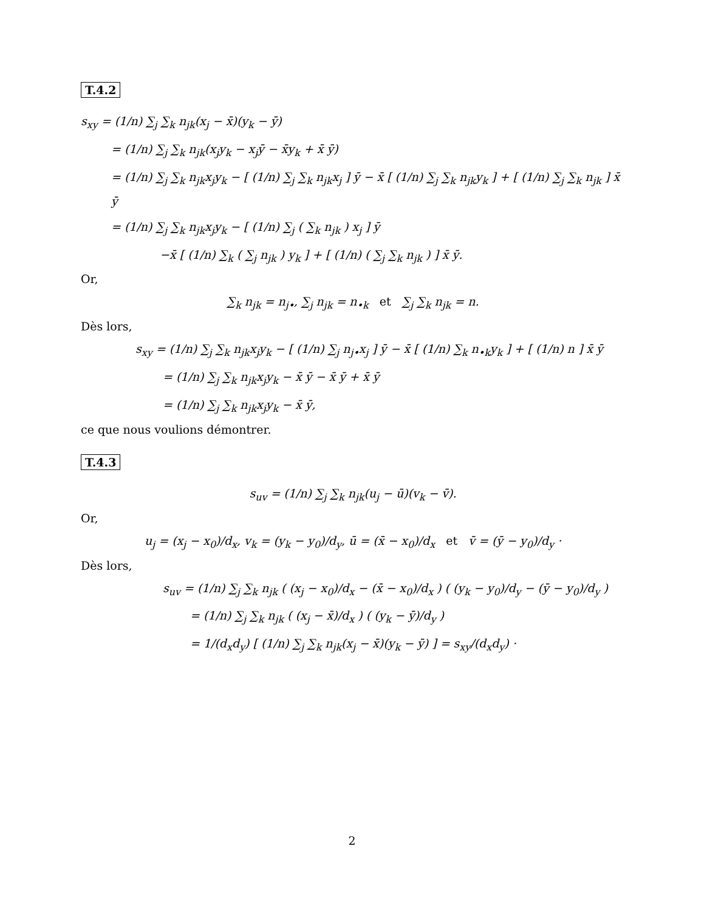T.4.2
s<sub>xy</sub> = (1/n) ∑<sub>j</sub> ∑<sub>k</sub> n<sub>jk</sub>(x<sub>j</sub> − x̄)(y<sub>k</sub> − ȳ)
= (1/n) ∑<sub>j</sub> ∑<sub>k</sub> n<sub>jk</sub>(x<sub>j</sub>y<sub>k</sub> − x<sub>j</sub>ȳ − x̄y<sub>k</sub> + x̄ ȳ)
= (1/n) ∑<sub>j</sub> ∑<sub>k</sub> n<sub>jk</sub>x<sub>j</sub>y<sub>k</sub> − [ (1/n) ∑<sub>j</sub> ∑<sub>k</sub> n<sub>jk</sub>x<sub>j</sub> ] ȳ − x̄ [ (1/n) ∑<sub>j</sub> ∑<sub>k</sub> n<sub>jk</sub>y<sub>k</sub> ] + [ (1/n) ∑<sub>j</sub> ∑<sub>k</sub> n<sub>jk</sub> ] x̄ ȳ
= (1/n) ∑<sub>j</sub> ∑<sub>k</sub> n<sub>jk</sub>x<sub>j</sub>y<sub>k</sub> − [ (1/n) ∑<sub>j</sub> ( ∑<sub>k</sub> n<sub>jk</sub> ) x<sub>j</sub> ] ȳ
−x̄ [ (1/n) ∑<sub>k</sub> ( ∑<sub>j</sub> n<sub>jk</sub> ) y<sub>k</sub> ] + [ (1/n) ( ∑<sub>j</sub> ∑<sub>k</sub> n<sub>jk</sub> ) ] x̄ ȳ.
Or,
∑<sub>k</sub> n<sub>jk</sub> = n<sub>j•</sub>, ∑<sub>j</sub> n<sub>jk</sub> = n<sub>•k</sub> et ∑<sub>j</sub> ∑<sub>k</sub> n<sub>jk</sub> = n.
Dès lors,
s<sub>xy</sub> = (1/n) ∑<sub>j</sub> ∑<sub>k</sub> n<sub>jk</sub>x<sub>j</sub>y<sub>k</sub> − [ (1/n) ∑<sub>j</sub> n<sub>j•</sub>x<sub>j</sub> ] ȳ − x̄ [ (1/n) ∑<sub>k</sub> n<sub>•k</sub>y<sub>k</sub> ] + [ (1/n) n ] x̄ ȳ
= (1/n) ∑<sub>j</sub> ∑<sub>k</sub> n<sub>jk</sub>x<sub>j</sub>y<sub>k</sub> − x̄ ȳ − x̄ ȳ + x̄ ȳ
= (1/n) ∑<sub>j</sub> ∑<sub>k</sub> n<sub>jk</sub>x<sub>j</sub>y<sub>k</sub> − x̄ ȳ,
ce que nous voulions démontrer.
T.4.3
s<sub>uv</sub> = (1/n) ∑<sub>j</sub> ∑<sub>k</sub> n<sub>jk</sub>(u<sub>j</sub> − ū)(v<sub>k</sub> − v̄).
Or,
u<sub>j</sub> = (x<sub>j</sub> − x<sub>0</sub>)/d<sub>x</sub>, v<sub>k</sub> = (y<sub>k</sub> − y<sub>0</sub>)/d<sub>y</sub>, ū = (x̄ − x<sub>0</sub>)/d<sub>x</sub> et v̄ = (ȳ − y<sub>0</sub>)/d<sub>y</sub> ·
Dès lors,
s<sub>uv</sub> = (1/n) ∑<sub>j</sub> ∑<sub>k</sub> n<sub>jk</sub> ( (x<sub>j</sub> − x<sub>0</sub>)/d<sub>x</sub> − (x̄ − x<sub>0</sub>)/d<sub>x</sub> ) ( (y<sub>k</sub> − y<sub>0</sub>)/d<sub>y</sub> − (ȳ − y<sub>0</sub>)/d<sub>y</sub> )
= (1/n) ∑<sub>j</sub> ∑<sub>k</sub> n<sub>jk</sub> ( (x<sub>j</sub> − x̄)/d<sub>x</sub> ) ( (y<sub>k</sub> − ȳ)/d<sub>y</sub> )
= 1/(d<sub>x</sub>d<sub>y</sub>) [ (1/n) ∑<sub>j</sub> ∑<sub>k</sub> n<sub>jk</sub>(x<sub>j</sub> − x̄)(y<sub>k</sub> − ȳ) ] = s<sub>xy</sub>/(d<sub>x</sub>d<sub>y</sub>) ·
2